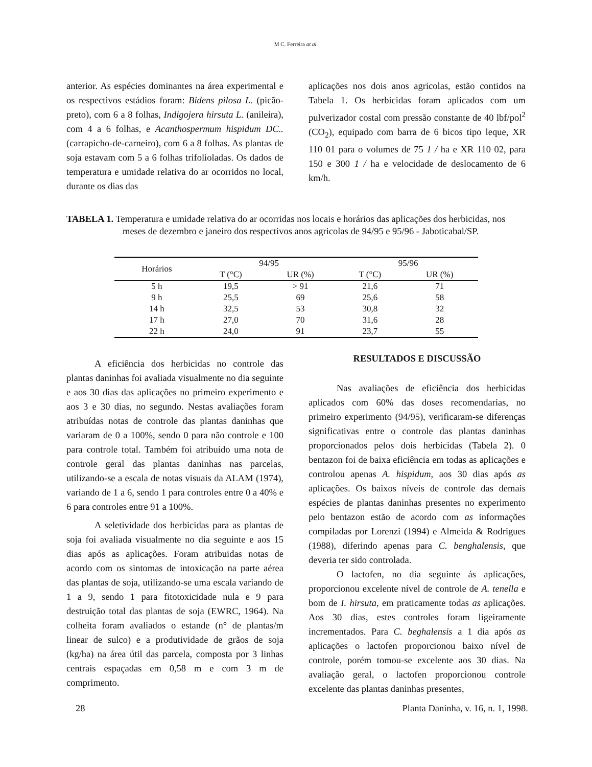M C. Ferreira at al.
anterior. As espécies dominantes na área experimental e os respectivos estádios foram: Bidens pilosa L. (picão-preto), com 6 a 8 folhas, Indigojera hirsuta L. (anileira), com 4 a 6 folhas, e Acanthospermum hispidum DC.. (carrapicho-de-carneiro), com 6 a 8 folhas. As plantas de soja estavam com 5 a 6 folhas trifolioladas. Os dados de temperatura e umidade relativa do ar ocorridos no local, durante os dias das
aplicações nos dois anos agricolas, estão contidos na Tabela 1. Os herbicidas foram aplicados com um pulverizador costal com pressão constante de 40 lbf/pol<sup>2</sup> (CO<sub>2</sub>), equipado com barra de 6 bicos tipo leque, XR 110 01 para o volumes de 75 1 / ha e XR 110 02, para 150 e 300 1 / ha e velocidade de deslocamento de 6 km/h.
TABELA 1. Temperatura e umidade relativa do ar ocorridas nos locais e horários das aplicações dos herbicidas, nos meses de dezembro e janeiro dos respectivos anos agricolas de 94/95 e 95/96 - Jaboticabal/SP.
| Horários | 94/95 | | 95/96 | |
| --- | --- | --- | --- | --- |
| | T (°C) | UR (%) | T (°C) | UR (%) |
| 5 h | 19,5 | > 91 | 21,6 | 71 |
| 9 h | 25,5 | 69 | 25,6 | 58 |
| 14 h | 32,5 | 53 | 30,8 | 32 |
| 17 h | 27,0 | 70 | 31,6 | 28 |
| 22 h | 24,0 | 91 | 23,7 | 55 |
A eficiência dos herbicidas no controle das plantas daninhas foi avaliada visualmente no dia seguinte e aos 30 dias das aplicações no primeiro experimento e aos 3 e 30 dias, no segundo. Nestas avaliações foram atribuídas notas de controle das plantas daninhas que variaram de 0 a 100%, sendo 0 para não controle e 100 para controle total. Também foi atribuído uma nota de controle geral das plantas daninhas nas parcelas, utilizando-se a escala de notas visuais da ALAM (1974), variando de 1 a 6, sendo 1 para controles entre 0 a 40% e 6 para controles entre 91 a 100%.
A seletividade dos herbicidas para as plantas de soja foi avaliada visualmente no dia seguinte e aos 15 dias após as aplicações. Foram atribuidas notas de acordo com os sintomas de intoxicação na parte aérea das plantas de soja, utilizando-se uma escala variando de 1 a 9, sendo 1 para fitotoxicidade nula e 9 para destruição total das plantas de soja (EWRC, 1964). Na colheita foram avaliados o estande (n° de plantas/m linear de sulco) e a produtividade de grãos de soja (kg/ha) na área útil das parcela, composta por 3 linhas centrais espaçadas em 0,58 m e com 3 m de comprimento.
RESULTADOS E DISCUSSÃO
Nas avaliações de eficiência dos herbicidas aplicados com 60% das doses recomendarias, no primeiro experimento (94/95), verificaram-se diferenças significativas entre o controle das plantas daninhas proporcionados pelos dois herbicidas (Tabela 2). 0 bentazon foi de baixa eficiência em todas as aplicações e controlou apenas A. hispidum, aos 30 dias após as aplicações. Os baixos níveis de controle das demais espécies de plantas daninhas presentes no experimento pelo bentazon estão de acordo com as informações compiladas por Lorenzi (1994) e Almeida & Rodrigues (1988), diferindo apenas para C. benghalensis, que deveria ter sido controlada.
O lactofen, no dia seguinte ás aplicações, proporcionou excelente nível de controle de A. tenella e bom de I. hirsuta, em praticamente todas as aplicações. Aos 30 dias, estes controles foram ligeiramente incrementados. Para C. beghalensis a 1 dia após as aplicações o lactofen proporcionou baixo nível de controle, porém tomou-se excelente aos 30 dias. Na avaliação geral, o lactofen proporcionou controle excelente das plantas daninhas presentes,
28 Planta Daninha, v. 16, n. 1, 1998.